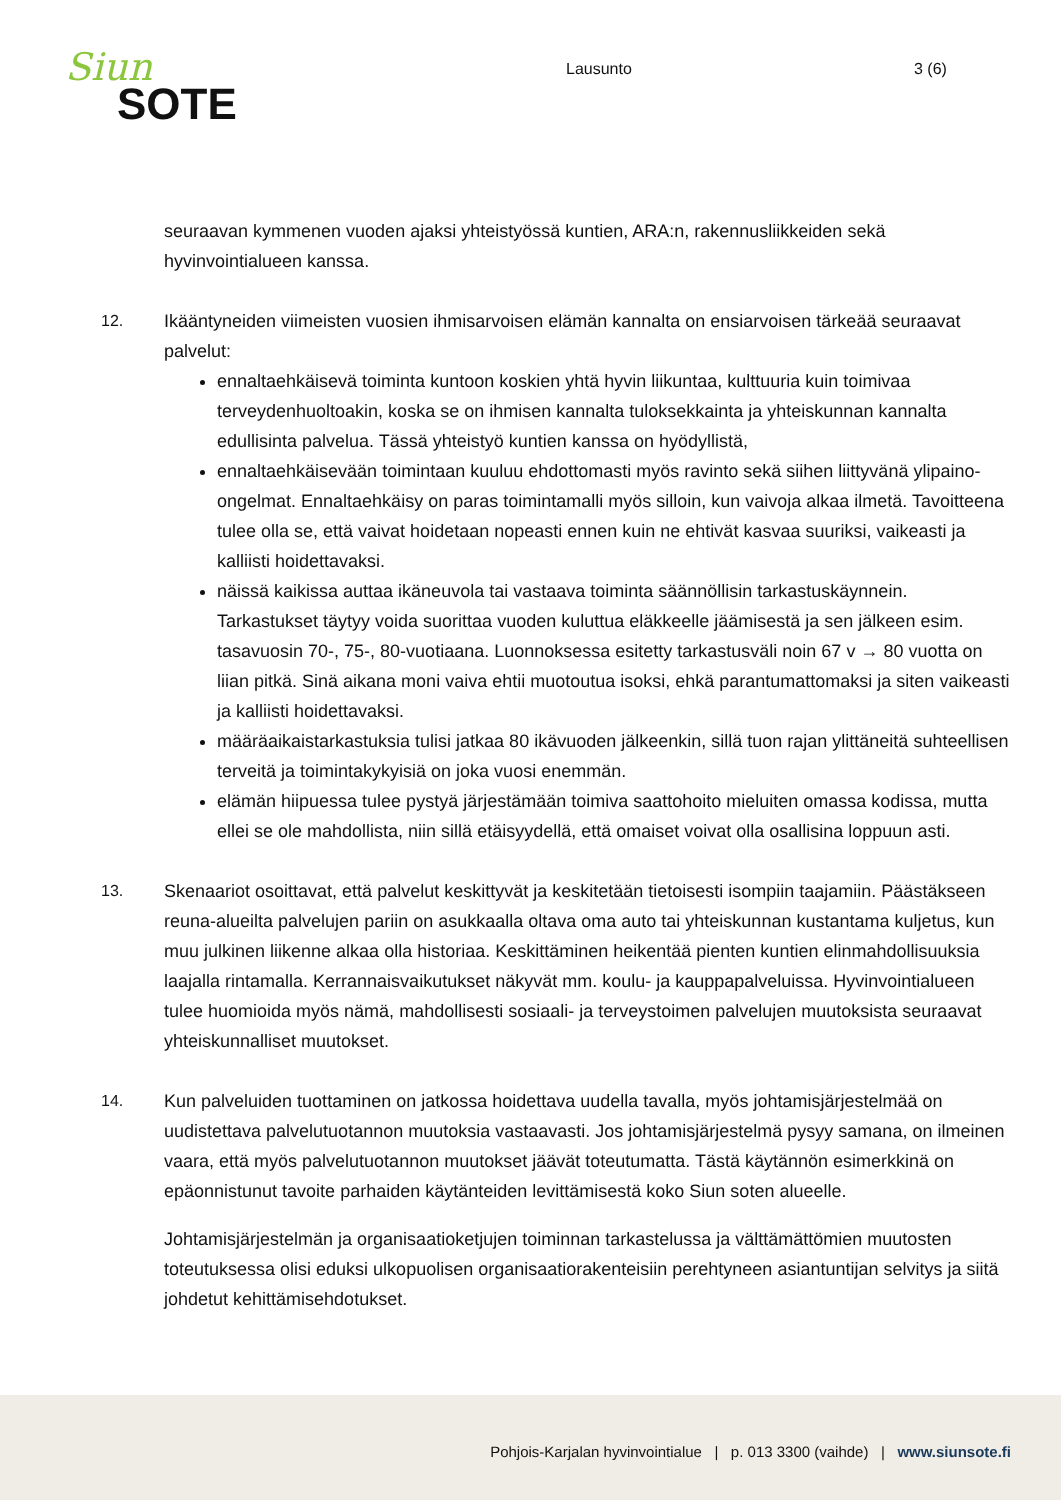Siun
SOTE
Lausunto 3 (6)
seuraavan kymmenen vuoden ajaksi yhteistyössä kuntien, ARA:n, rakennusliikkeiden sekä hyvinvointialueen kanssa.
12. Ikääntyneiden viimeisten vuosien ihmisarvoisen elämän kannalta on ensiarvoisen tärkeää seuraavat palvelut:
ennaltaehkäisevä toiminta kuntoon koskien yhtä hyvin liikuntaa, kulttuuria kuin toimivaa terveydenhuoltoakin, koska se on ihmisen kannalta tuloksekkainta ja yhteiskunnan kannalta edullisinta palvelua. Tässä yhteistyö kuntien kanssa on hyödyllistä,
ennaltaehkäisevään toimintaan kuuluu ehdottomasti myös ravinto sekä siihen liittyvänä ylipaino-ongelmat. Ennaltaehkäisy on paras toimintamalli myös silloin, kun vaivoja alkaa ilmetä. Tavoitteena tulee olla se, että vaivat hoidetaan nopeasti ennen kuin ne ehtivät kasvaa suuriksi, vaikeasti ja kalliisti hoidettavaksi.
näissä kaikissa auttaa ikäneuvola tai vastaava toiminta säännöllisin tarkastuskäynnein. Tarkastukset täytyy voida suorittaa vuoden kuluttua eläkkeelle jäämisestä ja sen jälkeen esim. tasavuosin 70-, 75-, 80-vuotiaana. Luonnoksessa esitetty tarkastusväli noin 67 v → 80 vuotta on liian pitkä. Sinä aikana moni vaiva ehtii muotoutua isoksi, ehkä parantumattomaksi ja siten vaikeasti ja kalliisti hoidettavaksi.
määräaikaistarkastuksia tulisi jatkaa 80 ikävuoden jälkeenkin, sillä tuon rajan ylittäneitä suhteellisen terveitä ja toimintakykyisiä on joka vuosi enemmän.
elämän hiipuessa tulee pystyä järjestämään toimiva saattohoito mieluiten omassa kodissa, mutta ellei se ole mahdollista, niin sillä etäisyydellä, että omaiset voivat olla osallisina loppuun asti.
13. Skenaariot osoittavat, että palvelut keskittyvät ja keskitetään tietoisesti isompiin taajamiin. Päästäkseen reuna-alueilta palvelujen pariin on asukkaalla oltava oma auto tai yhteiskunnan kustantama kuljetus, kun muu julkinen liikenne alkaa olla historiaa. Keskittäminen heikentää pienten kuntien elinmahdollisuuksia laajalla rintamalla. Kerrannaisvaikutukset näkyvät mm. koulu- ja kauppapalveluissa. Hyvinvointialueen tulee huomioida myös nämä, mahdollisesti sosiaali- ja terveystoimen palvelujen muutoksista seuraavat yhteiskunnalliset muutokset.
14. Kun palveluiden tuottaminen on jatkossa hoidettava uudella tavalla, myös johtamisjärjestelmää on uudistettava palvelutuotannon muutoksia vastaavasti. Jos johtamisjärjestelmä pysyy samana, on ilmeinen vaara, että myös palvelutuotannon muutokset jäävät toteutumatta. Tästä käytännön esimerkkinä on epäonnistunut tavoite parhaiden käytänteiden levittämisestä koko Siun soten alueelle.
Johtamisjärjestelmän ja organisaatioketjujen toiminnan tarkastelussa ja välttämättömien muutosten toteutuksessa olisi eduksi ulkopuolisen organisaatiorakenteisiin perehtyneen asiantuntijan selvitys ja siitä johdetut kehittämisehdotukset.
Pohjois-Karjalan hyvinvointialue | p. 013 3300 (vaihde) | www.siunsote.fi